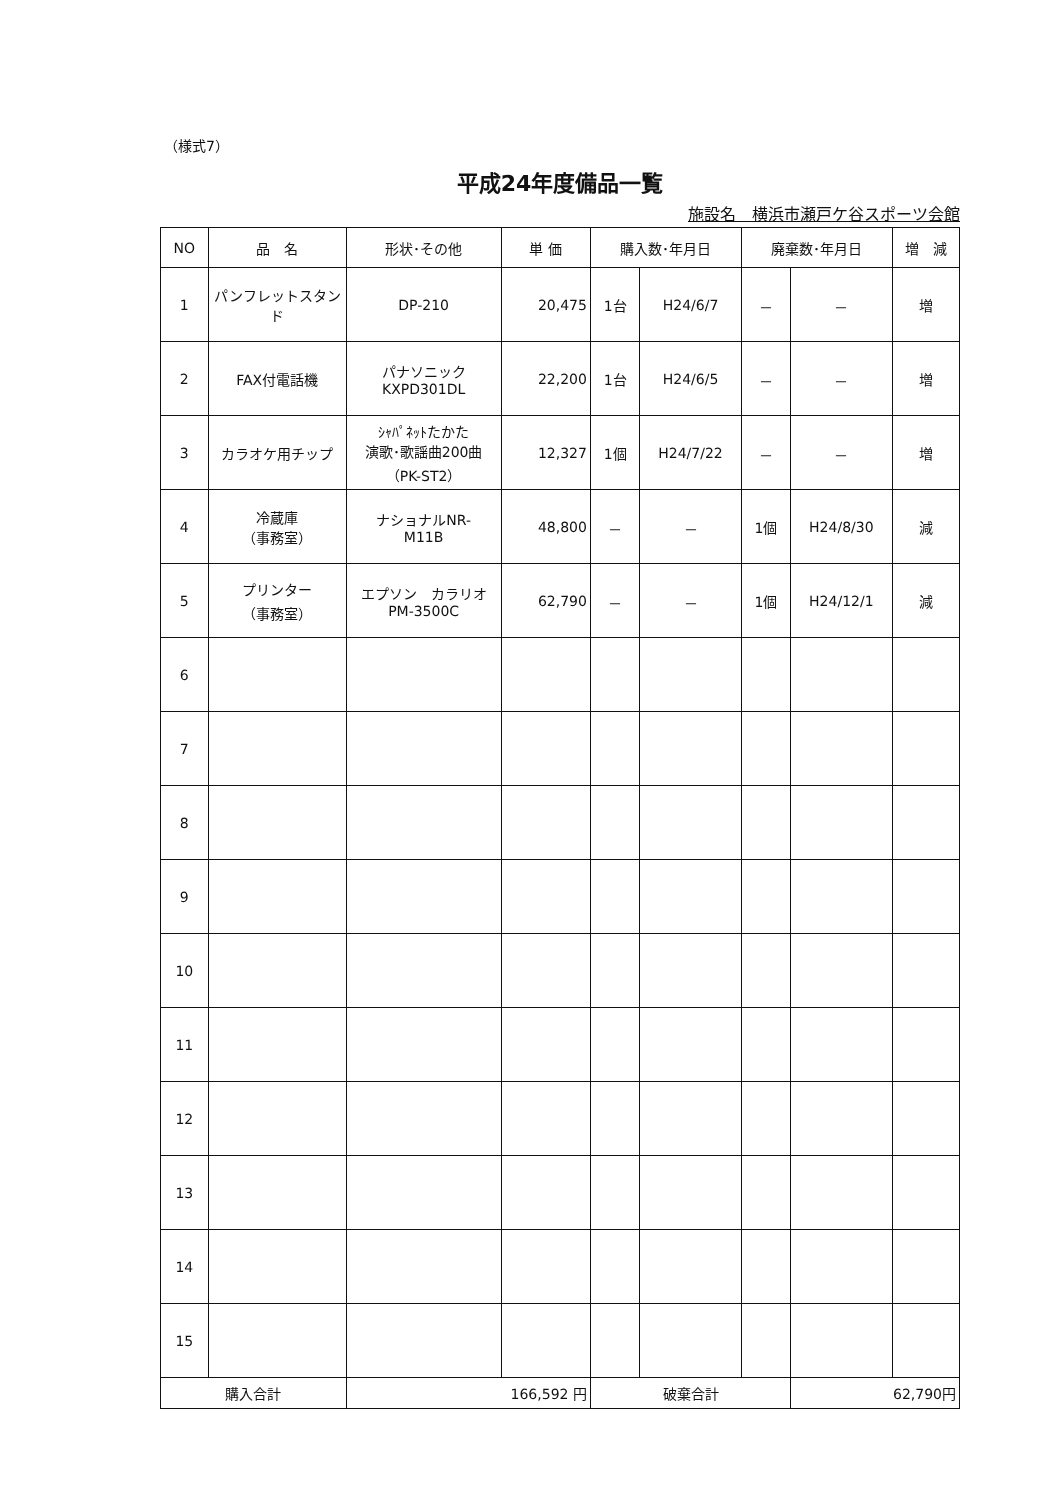（様式7）
平成24年度備品一覧
施設名　横浜市瀬戸ケ谷スポーツ会館
| NO | 品 名 | 形状･その他 | 単 価 | 購入数･年月日 | | 廃棄数･年月日 | | 増 減 |
| --- | --- | --- | --- | --- | --- | --- | --- | --- |
| 1 | パンフレットスタンド | DP-210 | 20,475 | 1台 | H24/6/7 | － | － | 増 |
| 2 | FAX付電話機 | パナソニック KXPD301DL | 22,200 | 1台 | H24/6/5 | － | － | 増 |
| 3 | カラオケ用チップ | ｼｬﾊﾟﾈｯﾄたかた 演歌･歌謡曲200曲 （PK-ST2） | 12,327 | 1個 | H24/7/22 | － | － | 増 |
| 4 | 冷蔵庫 （事務室） | ナショナルNR- M11B | 48,800 | － | － | 1個 | H24/8/30 | 減 |
| 5 | プリンター （事務室） | エプソン カラリオ PM-3500C | 62,790 | － | － | 1個 | H24/12/1 | 減 |
| 6 | | | | | | | | |
| 7 | | | | | | | | |
| 8 | | | | | | | | |
| 9 | | | | | | | | |
| 10 | | | | | | | | |
| 11 | | | | | | | | |
| 12 | | | | | | | | |
| 13 | | | | | | | | |
| 14 | | | | | | | | |
| 15 | | | | | | | | |
| 購入合計 | | 166,592 円 | | 破棄合計 | | | 62,790円 | |